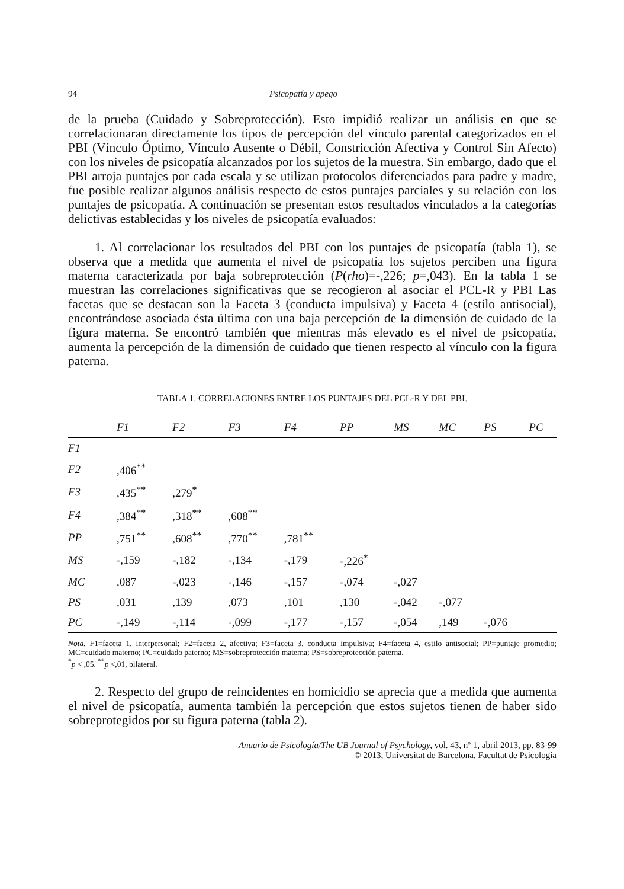94 Psicopatía y apego
de la prueba (Cuidado y Sobreprotección). Esto impidió realizar un análisis en que se correlacionaran directamente los tipos de percepción del vínculo parental categorizados en el PBI (Vínculo Óptimo, Vínculo Ausente o Débil, Constricción Afectiva y Control Sin Afecto) con los niveles de psicopatía alcanzados por los sujetos de la muestra. Sin embargo, dado que el PBI arroja puntajes por cada escala y se utilizan protocolos diferenciados para padre y madre, fue posible realizar algunos análisis respecto de estos puntajes parciales y su relación con los puntajes de psicopatía. A continuación se presentan estos resultados vinculados a la categorías delictivas establecidas y los niveles de psicopatía evaluados:
1. Al correlacionar los resultados del PBI con los puntajes de psicopatía (tabla 1), se observa que a medida que aumenta el nivel de psicopatía los sujetos perciben una figura materna caracterizada por baja sobreprotección (P(rho)=-,226; p=,043). En la tabla 1 se muestran las correlaciones significativas que se recogieron al asociar el PCL-R y PBI Las facetas que se destacan son la Faceta 3 (conducta impulsiva) y Faceta 4 (estilo antisocial), encontrándose asociada ésta última con una baja percepción de la dimensión de cuidado de la figura materna. Se encontró también que mientras más elevado es el nivel de psicopatía, aumenta la percepción de la dimensión de cuidado que tienen respecto al vínculo con la figura paterna.
TABLA 1. CORRELACIONES ENTRE LOS PUNTAJES DEL PCL-R Y DEL PBI.
| | F1 | F2 | F3 | F4 | PP | MS | MC | PS | PC |
| --- | --- | --- | --- | --- | --- | --- | --- | --- | --- |
| F1 | | | | | | | | | |
| F2 | ,406<sup>**</sup> | | | | | | | | |
| F3 | ,435<sup>**</sup> | ,279<sup>*</sup> | | | | | | | |
| F4 | ,384<sup>**</sup> | ,318<sup>**</sup> | ,608<sup>**</sup> | | | | | | |
| PP | ,751<sup>**</sup> | ,608<sup>**</sup> | ,770<sup>**</sup> | ,781<sup>**</sup> | | | | | |
| MS | -,159 | -,182 | -,134 | -,179 | -,226<sup>*</sup> | | | | |
| MC | ,087 | -,023 | -,146 | -,157 | -,074 | -,027 | | | |
| PS | ,031 | ,139 | ,073 | ,101 | ,130 | -,042 | -,077 | | |
| PC | -,149 | -,114 | -,099 | -,177 | -,157 | -,054 | ,149 | -,076 | |
Nota. F1=faceta 1, interpersonal; F2=faceta 2, afectiva; F3=faceta 3, conducta impulsiva; F4=faceta 4, estilo antisocial; PP=puntaje promedio; MC=cuidado materno; PC=cuidado paterno; MS=sobreprotección materna; PS=sobreprotección paterna.
<sup>*</sup> p < ,05. <sup>**</sup>p <,01, bilateral.
2. Respecto del grupo de reincidentes en homicidio se aprecia que a medida que aumenta el nivel de psicopatía, aumenta también la percepción que estos sujetos tienen de haber sido sobreprotegidos por su figura paterna (tabla 2).
Anuario de Psicología/The UB Journal of Psychology, vol. 43, nº 1, abril 2013, pp. 83-99
© 2013, Universitat de Barcelona, Facultat de Psicologia